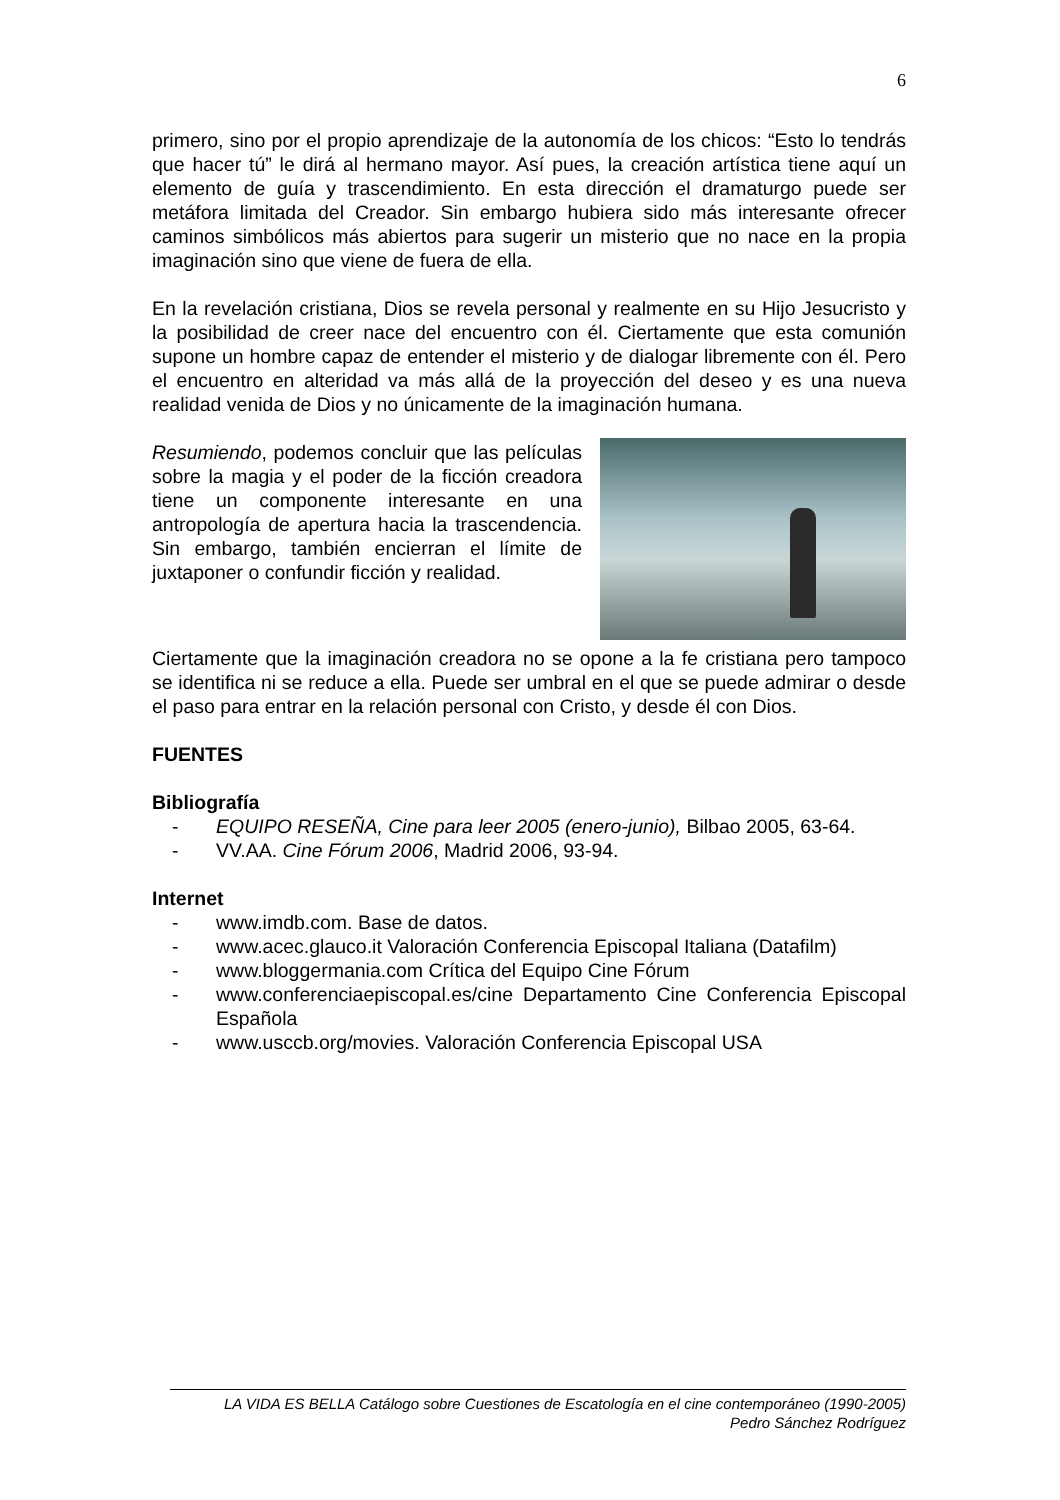6
primero, sino por el propio aprendizaje de la autonomía de los chicos: “Esto lo tendrás que hacer tú” le dirá al hermano mayor. Así pues, la creación artística tiene aquí un elemento de guía y trascendimiento. En esta dirección el dramaturgo puede ser metáfora limitada del Creador. Sin embargo hubiera sido más interesante ofrecer caminos simbólicos más abiertos para sugerir un misterio que no nace en la propia imaginación sino que viene de fuera de ella.
En la revelación cristiana, Dios se revela personal y realmente en su Hijo Jesucristo y la posibilidad de creer nace del encuentro con él. Ciertamente que esta comunión supone un hombre capaz de entender el misterio y de dialogar libremente con él. Pero el encuentro en alteridad va más allá de la proyección del deseo y es una nueva realidad venida de Dios y no únicamente de la imaginación humana.
Resumiendo, podemos concluir que las películas sobre la magia y el poder de la ficción creadora tiene un componente interesante en una antropología de apertura hacia la trascendencia. Sin embargo, también encierran el límite de juxtaponer o confundir ficción y realidad.
Ciertamente que la imaginación creadora no se opone a la fe cristiana pero tampoco se identifica ni se reduce a ella. Puede ser umbral en el que se puede admirar o desde el paso para entrar en la relación personal con Cristo, y desde él con Dios.
FUENTES
Bibliografía
- EQUIPO RESEÑA, Cine para leer 2005 (enero-junio), Bilbao 2005, 63-64.
- VV.AA. Cine Fórum 2006, Madrid 2006, 93-94.
Internet
- www.imdb.com. Base de datos.
- www.acec.glauco.it Valoración Conferencia Episcopal Italiana (Datafilm)
- www.bloggermania.com Crítica del Equipo Cine Fórum
- www.conferenciaepiscopal.es/cine Departamento Cine Conferencia Episcopal Española
- www.usccb.org/movies. Valoración Conferencia Episcopal USA
LA VIDA ES BELLA Catálogo sobre Cuestiones de Escatología en el cine contemporáneo (1990-2005)
Pedro Sánchez Rodríguez